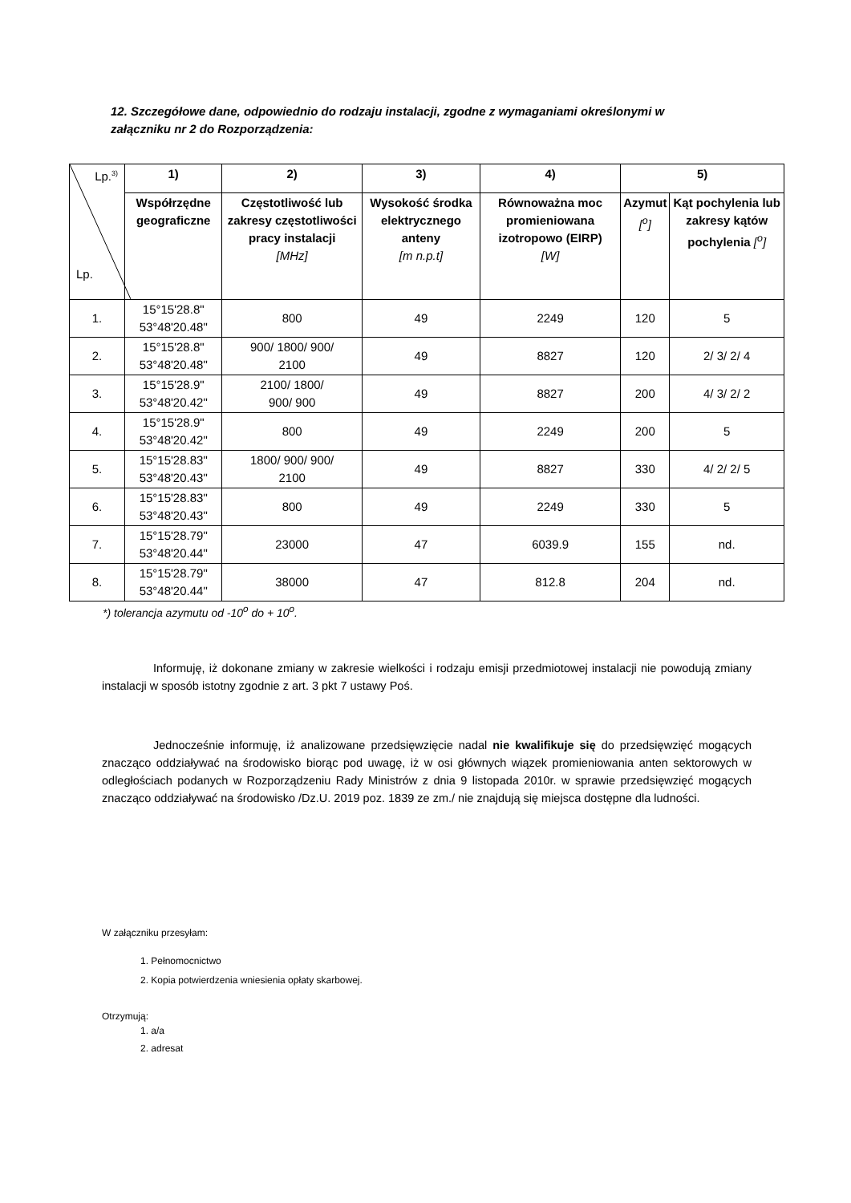12. Szczegółowe dane, odpowiednio do rodzaju instalacji, zgodne z wymaganiami określonymi w załączniku nr 2 do Rozporządzenia:
| Lp.<sup>3)</sup> Lp. | 1) | 2) | 3) | 4) | 5) | |
| --- | --- | --- | --- | --- | --- | --- |
| | Współrzędne geograficzne | Częstotliwość lub zakresy częstotliwości pracy instalacji [MHz] | Wysokość środka elektrycznego anteny [m n.p.t] | Równoważna moc promieniowana izotropowo (EIRP) [W] | Azymut [<sup>o</sup>] | Kąt pochylenia lub zakresy kątów pochylenia [<sup>o</sup>] |
| 1. | 15°15'28.8" 53°48'20.48" | 800 | 49 | 2249 | 120 | 5 |
| 2. | 15°15'28.8" 53°48'20.48" | 900/ 1800/ 900/ 2100 | 49 | 8827 | 120 | 2/ 3/ 2/ 4 |
| 3. | 15°15'28.9" 53°48'20.42" | 2100/ 1800/ 900/ 900 | 49 | 8827 | 200 | 4/ 3/ 2/ 2 |
| 4. | 15°15'28.9" 53°48'20.42" | 800 | 49 | 2249 | 200 | 5 |
| 5. | 15°15'28.83" 53°48'20.43" | 1800/ 900/ 900/ 2100 | 49 | 8827 | 330 | 4/ 2/ 2/ 5 |
| 6. | 15°15'28.83" 53°48'20.43" | 800 | 49 | 2249 | 330 | 5 |
| 7. | 15°15'28.79" 53°48'20.44" | 23000 | 47 | 6039.9 | 155 | nd. |
| 8. | 15°15'28.79" 53°48'20.44" | 38000 | 47 | 812.8 | 204 | nd. |
*) tolerancja azymutu od -10<sup>o</sup> do + 10<sup>o</sup>.
Informuję, iż dokonane zmiany w zakresie wielkości i rodzaju emisji przedmiotowej instalacji nie powodują zmiany instalacji w sposób istotny zgodnie z art. 3 pkt 7 ustawy Poś.
Jednocześnie informuję, iż analizowane przedsięwzięcie nadal nie kwalifikuje się do przedsięwzięć mogących znacząco oddziaływać na środowisko biorąc pod uwagę, iż w osi głównych wiązek promieniowania anten sektorowych w odległościach podanych w Rozporządzeniu Rady Ministrów z dnia 9 listopada 2010r. w sprawie przedsięwzięć mogących znacząco oddziaływać na środowisko /Dz.U. 2019 poz. 1839 ze zm./ nie znajdują się miejsca dostępne dla ludności.
W załączniku przesyłam:
1. Pełnomocnictwo
2. Kopia potwierdzenia wniesienia opłaty skarbowej.
Otrzymują:
1. a/a
2. adresat